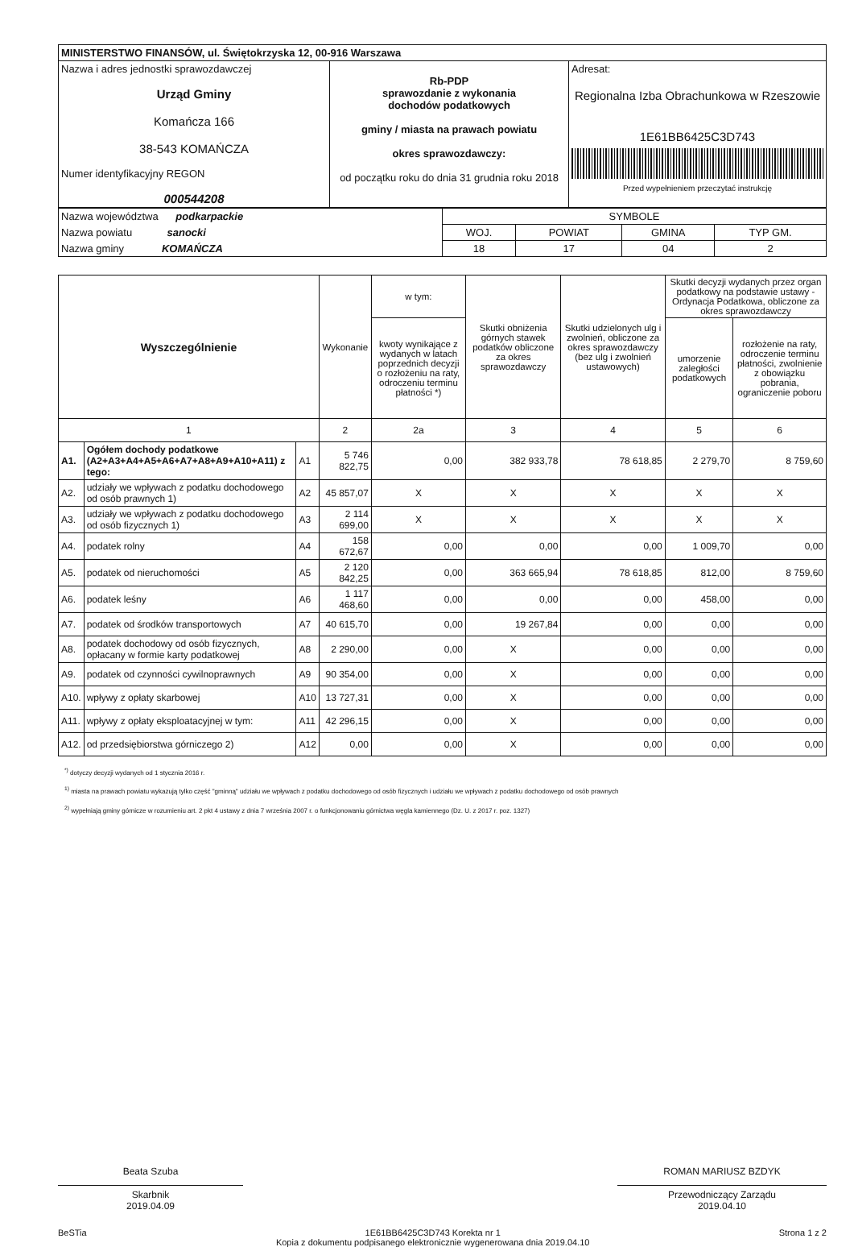| MINISTERSTWO FINANSÓW, ul. Świętokrzyska 12, 00-916 Warszawa | | |
| Nazwa i adres jednostki sprawozdawczej Urząd Gminy Komańcza 166 38-543 KOMAŃCZA Numer identyfikacyjny REGON 000544208 | Rb-PDP sprawozdanie z wykonania dochodów podatkowych gminy / miasta na prawach powiatu okres sprawozdawczy: od początku roku do dnia 31 grudnia roku 2018 | Adresat: Regionalna Izba Obrachunkowa w Rzeszowie 1E61BB6425C3D743 Przed wypełnieniem przeczytać instrukcję |
| Nazwa województwa podkarpackie | SYMBOLE | | | |
| Nazwa powiatu sanocki | WOJ. | POWIAT | GMINA | TYP GM. |
| Nazwa gminy KOMAŃCZA | 18 | 17 | 04 | 2 |
| Wyszczególnienie | | | Wykonanie | w tym: | Skutki obniżenia górnych stawek podatków obliczone za okres sprawozdawczy | Skutki udzielonych ulg i zwolnień, obliczone za okres sprawozdawczy (bez ulg i zwolnień ustawowych) | Skutki decyzji wydanych przez organ podatkowy na podstawie ustawy - Ordynacja Podatkowa, obliczone za okres sprawozdawczy | |
| --- | --- | --- | --- | --- | --- | --- | --- | --- |
| | | | | kwoty wynikające z wydanych w latach poprzednich decyzji o rozłożeniu na raty, odroczeniu terminu płatności *) | | | umorzenie zaległości podatkowych | rozłożenie na raty, odroczenie terminu płatności, zwolnienie z obowiązku pobrania, ograniczenie poboru |
| 1 | | | 2 | 2a | 3 | 4 | 5 | 6 |
| A1. | Ogółem dochody podatkowe (A2+A3+A4+A5+A6+A7+A8+A9+A10+A11) z tego: | A1 | 5 746 822,75 | 0,00 | 382 933,78 | 78 618,85 | 2 279,70 | 8 759,60 |
| A2. | udziały we wpływach z podatku dochodowego od osób prawnych 1) | A2 | 45 857,07 | X | X | X | X | X |
| A3. | udziały we wpływach z podatku dochodowego od osób fizycznych 1) | A3 | 2 114 699,00 | X | X | X | X | X |
| A4. | podatek rolny | A4 | 158 672,67 | 0,00 | 0,00 | 0,00 | 1 009,70 | 0,00 |
| A5. | podatek od nieruchomości | A5 | 2 120 842,25 | 0,00 | 363 665,94 | 78 618,85 | 812,00 | 8 759,60 |
| A6. | podatek leśny | A6 | 1 117 468,60 | 0,00 | 0,00 | 0,00 | 458,00 | 0,00 |
| A7. | podatek od środków transportowych | A7 | 40 615,70 | 0,00 | 19 267,84 | 0,00 | 0,00 | 0,00 |
| A8. | podatek dochodowy od osób fizycznych, opłacany w formie karty podatkowej | A8 | 2 290,00 | 0,00 | X | 0,00 | 0,00 | 0,00 |
| A9. | podatek od czynności cywilnoprawnych | A9 | 90 354,00 | 0,00 | X | 0,00 | 0,00 | 0,00 |
| A10. | wpływy z opłaty skarbowej | A10 | 13 727,31 | 0,00 | X | 0,00 | 0,00 | 0,00 |
| A11. | wpływy z opłaty eksploatacyjnej w tym: | A11 | 42 296,15 | 0,00 | X | 0,00 | 0,00 | 0,00 |
| A12. | od przedsiębiorstwa górniczego 2) | A12 | 0,00 | 0,00 | X | 0,00 | 0,00 | 0,00 |
<sup>*)</sup> dotyczy decyzji wydanych od 1 stycznia 2016 r.
<sup>1)</sup> miasta na prawach powiatu wykazują tylko część "gminną" udziału we wpływach z podatku dochodowego od osób fizycznych i udziału we wpływach z podatku dochodowego od osób prawnych
<sup>2)</sup> wypełniają gminy górnicze w rozumieniu art. 2 pkt 4 ustawy z dnia 7 września 2007 r. o funkcjonowaniu górnictwa węgla kamiennego (Dz. U. z 2017 r. poz. 1327)
Beata Szuba ROMAN MARIUSZ BZDYK
Skarbnik
2019.04.09
Przewodniczący Zarządu
2019.04.10
BeSTia 1E61BB6425C3D743 Korekta nr 1
Kopia z dokumentu podpisanego elektronicznie wygenerowana dnia 2019.04.10 Strona 1 z 2